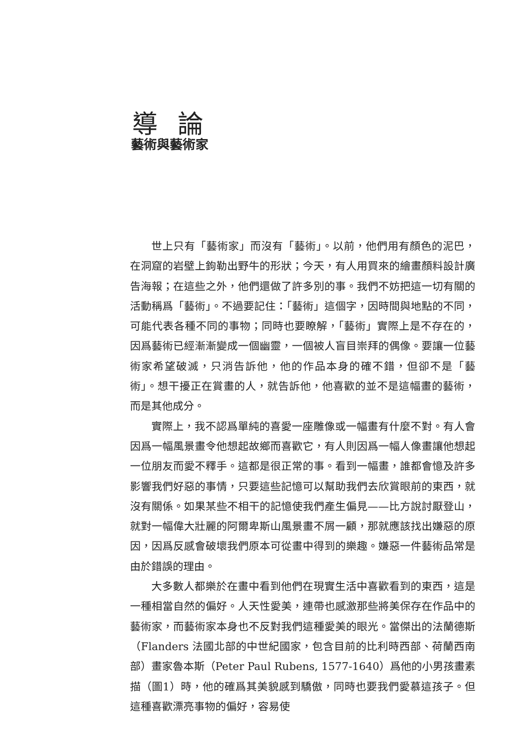導論
藝術與藝術家
世上只有「藝術家」而沒有「藝術」。以前，他們用有顏色的泥巴，在洞窟的岩壁上鉤勒出野牛的形狀；今天，有人用買來的繪畫顏料設計廣告海報；在這些之外，他們還做了許多別的事。我們不妨把這一切有關的活動稱爲「藝術」。不過要記住：「藝術」這個字，因時間與地點的不同，可能代表各種不同的事物；同時也要瞭解，「藝術」實際上是不存在的，因爲藝術已經漸漸變成一個幽靈，一個被人盲目崇拜的偶像。要讓一位藝術家希望破滅，只消告訴他，他的作品本身的確不錯，但卻不是「藝術」。想干擾正在賞畫的人，就告訴他，他喜歡的並不是這幅畫的藝術，而是其他成分。
實際上，我不認爲單純的喜愛一座雕像或一幅畫有什麼不對。有人會因爲一幅風景畫令他想起故鄉而喜歡它，有人則因爲一幅人像畫讓他想起一位朋友而愛不釋手。這都是很正常的事。看到一幅畫，誰都會憶及許多影響我們好惡的事情，只要這些記憶可以幫助我們去欣賞眼前的東西，就沒有關係。如果某些不相干的記憶使我們產生偏見——比方說討厭登山，就對一幅偉大壯麗的阿爾卑斯山風景畫不屑一顧，那就應該找出嫌惡的原因，因爲反感會破壞我們原本可從畫中得到的樂趣。嫌惡一件藝術品常是由於錯誤的理由。
大多數人都樂於在畫中看到他們在現實生活中喜歡看到的東西，這是一種相當自然的偏好。人天性愛美，連帶也感激那些將美保存在作品中的藝術家，而藝術家本身也不反對我們這種愛美的眼光。當傑出的法蘭德斯（Flanders 法國北部的中世紀國家，包含目前的比利時西部、荷蘭西南部）畫家魯本斯（Peter Paul Rubens, 1577-1640）爲他的小男孩畫素描（圖1）時，他的確爲其美貌感到驕傲，同時也要我們愛慕這孩子。但這種喜歡漂亮事物的偏好，容易使